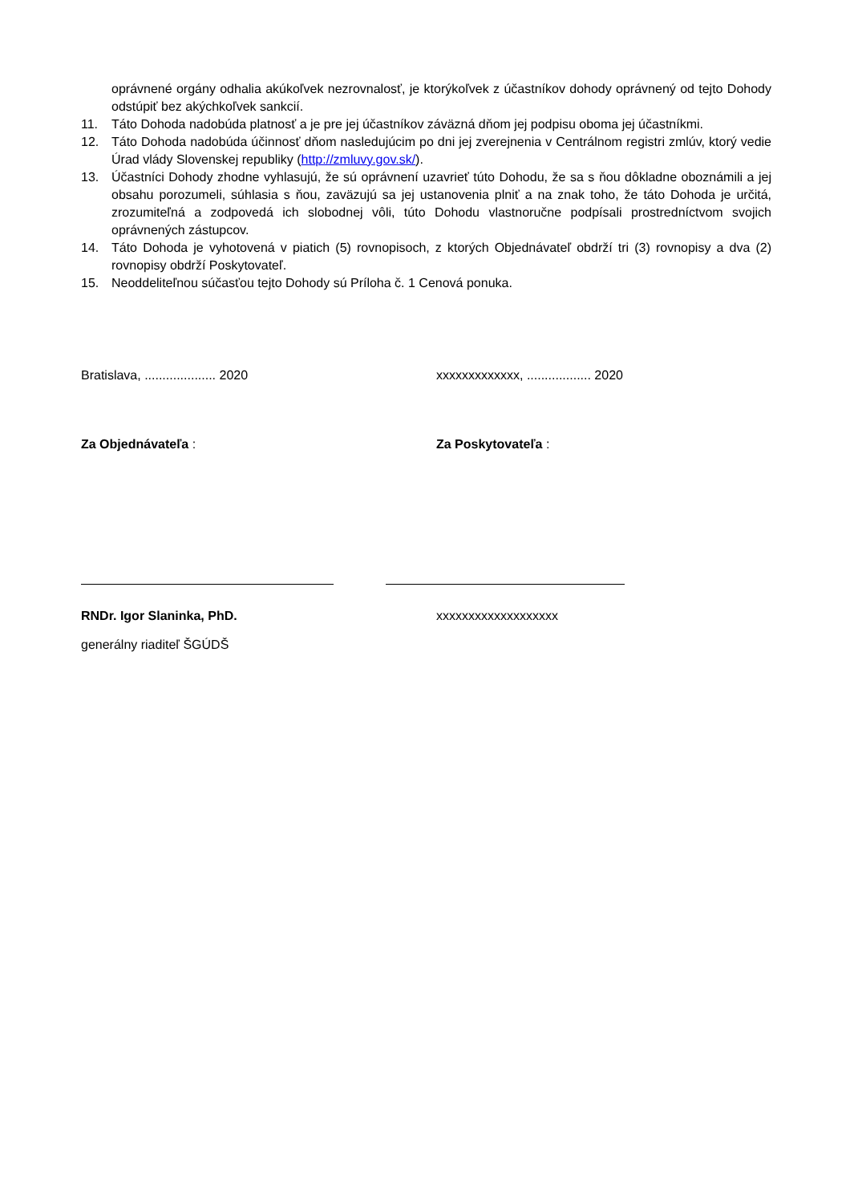oprávnené orgány odhalia akúkoľvek nezrovnalosť, je ktorýkoľvek z účastníkov dohody oprávnený od tejto Dohody odstúpiť bez akýchkoľvek sankcií.
11. Táto Dohoda nadobúda platnosť a je pre jej účastníkov záväzná dňom jej podpisu oboma jej účastníkmi.
12. Táto Dohoda nadobúda účinnosť dňom nasledujúcim po dni jej zverejnenia v Centrálnom registri zmlúv, ktorý vedie Úrad vlády Slovenskej republiky (http://zmluvy.gov.sk/).
13. Účastníci Dohody zhodne vyhlasujú, že sú oprávnení uzavrieť túto Dohodu, že sa s ňou dôkladne oboznámili a jej obsahu porozumeli, súhlasia s ňou, zaväzujú sa jej ustanovenia plniť a na znak toho, že táto Dohoda je určitá, zrozumiteľná a zodpovedá ich slobodnej vôli, túto Dohodu vlastnoručne podpísali prostredníctvom svojich oprávnených zástupcov.
14. Táto Dohoda je vyhotovená v piatich (5) rovnopisoch, z ktorých Objednávateľ obdrží tri (3) rovnopisy a dva (2) rovnopisy obdrží Poskytovateľ.
15. Neoddeliteľnou súčasťou tejto Dohody sú Príloha č. 1 Cenová ponuka.
Bratislava, .................... 2020 xxxxxxxxxxxxx, .................. 2020
Za Objednávateľa : Za Poskytovateľa :
RNDr. Igor Slaninka, PhD. xxxxxxxxxxxxxxxxxxx
generálny riaditeľ ŠGÚDŠ